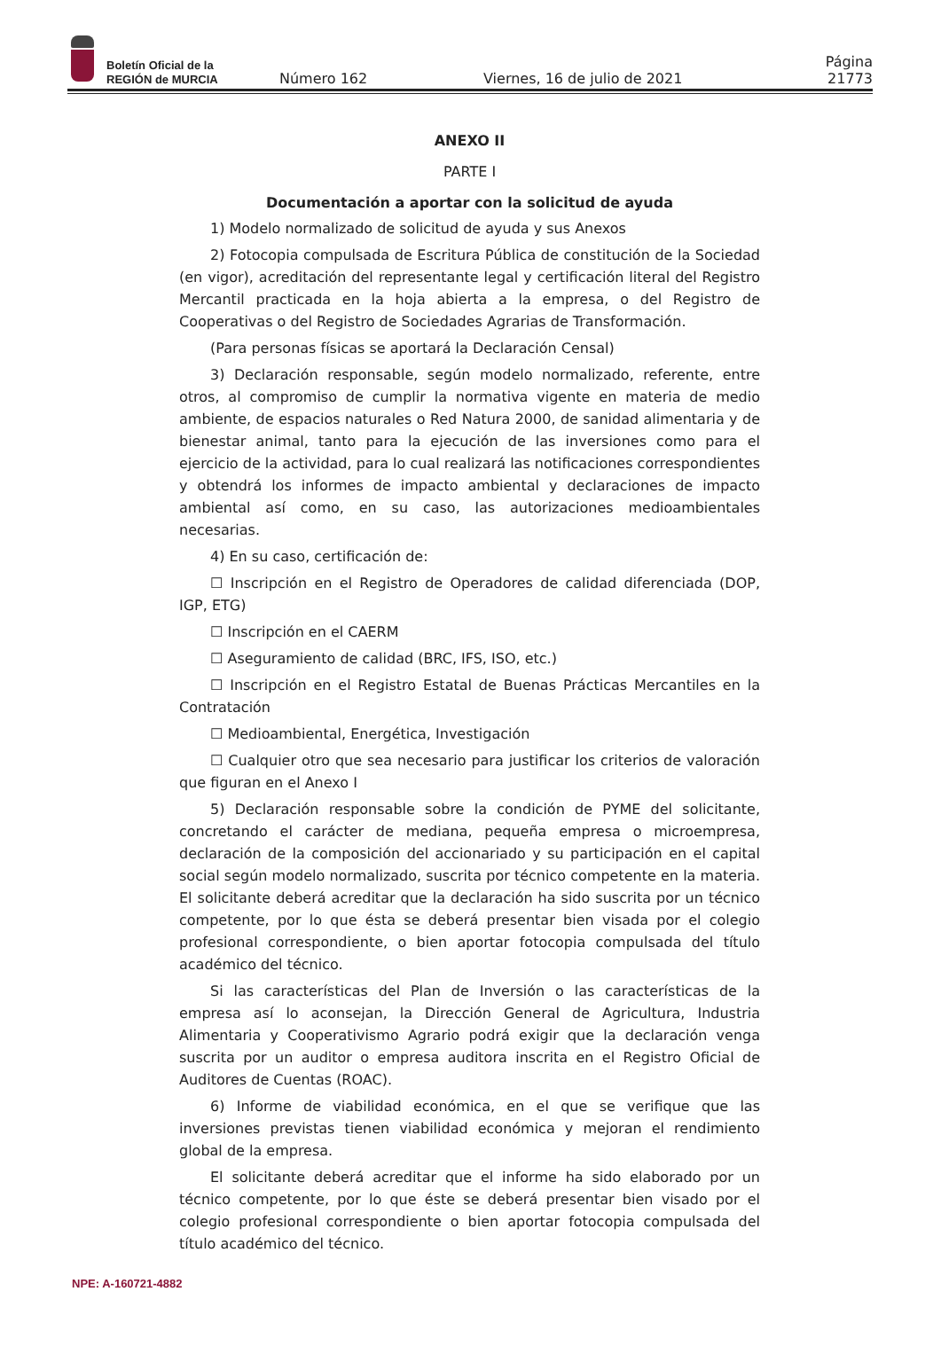Boletín Oficial de la
REGIÓN de MURCIA
Número 162 Viernes, 16 de julio de 2021 Página 21773
ANEXO II
PARTE I
Documentación a aportar con la solicitud de ayuda
1) Modelo normalizado de solicitud de ayuda y sus Anexos
2) Fotocopia compulsada de Escritura Pública de constitución de la Sociedad (en vigor), acreditación del representante legal y certificación literal del Registro Mercantil practicada en la hoja abierta a la empresa, o del Registro de Cooperativas o del Registro de Sociedades Agrarias de Transformación.
(Para personas físicas se aportará la Declaración Censal)
3) Declaración responsable, según modelo normalizado, referente, entre otros, al compromiso de cumplir la normativa vigente en materia de medio ambiente, de espacios naturales o Red Natura 2000, de sanidad alimentaria y de bienestar animal, tanto para la ejecución de las inversiones como para el ejercicio de la actividad, para lo cual realizará las notificaciones correspondientes y obtendrá los informes de impacto ambiental y declaraciones de impacto ambiental así como, en su caso, las autorizaciones medioambientales necesarias.
4) En su caso, certificación de:
☐ Inscripción en el Registro de Operadores de calidad diferenciada (DOP, IGP, ETG)
☐ Inscripción en el CAERM
☐ Aseguramiento de calidad (BRC, IFS, ISO, etc.)
☐ Inscripción en el Registro Estatal de Buenas Prácticas Mercantiles en la Contratación
☐ Medioambiental, Energética, Investigación
☐ Cualquier otro que sea necesario para justificar los criterios de valoración que figuran en el Anexo I
5) Declaración responsable sobre la condición de PYME del solicitante, concretando el carácter de mediana, pequeña empresa o microempresa, declaración de la composición del accionariado y su participación en el capital social según modelo normalizado, suscrita por técnico competente en la materia. El solicitante deberá acreditar que la declaración ha sido suscrita por un técnico competente, por lo que ésta se deberá presentar bien visada por el colegio profesional correspondiente, o bien aportar fotocopia compulsada del título académico del técnico.
Si las características del Plan de Inversión o las características de la empresa así lo aconsejan, la Dirección General de Agricultura, Industria Alimentaria y Cooperativismo Agrario podrá exigir que la declaración venga suscrita por un auditor o empresa auditora inscrita en el Registro Oficial de Auditores de Cuentas (ROAC).
6) Informe de viabilidad económica, en el que se verifique que las inversiones previstas tienen viabilidad económica y mejoran el rendimiento global de la empresa.
El solicitante deberá acreditar que el informe ha sido elaborado por un técnico competente, por lo que éste se deberá presentar bien visado por el colegio profesional correspondiente o bien aportar fotocopia compulsada del título académico del técnico.
NPE: A-160721-4882